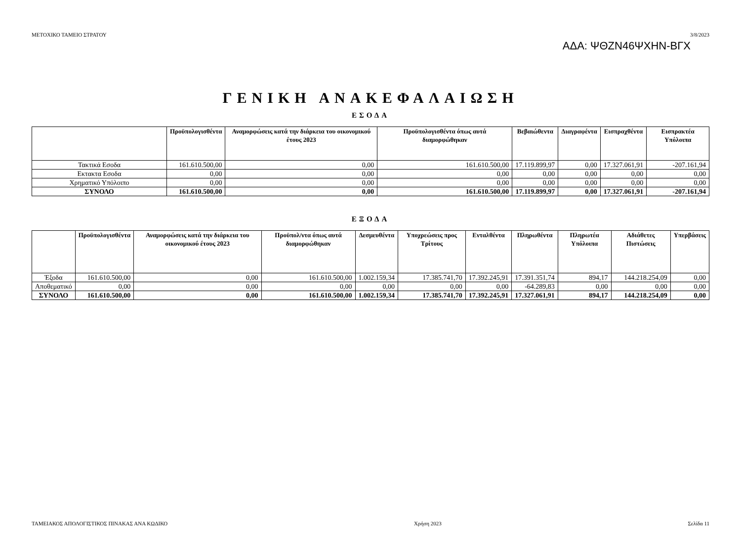ΑΔΑ: ΨΘΖΝ46ΨΧΗΝ-ΒΓΧ
ΜΕΤΟΧΙΚΟ ΤΑΜΕΙΟ ΣΤΡΑΤΟΥ 3/8/2023
ΓΕΝΙΚΗ ΑΝΑΚΕΦΑΛΑΙΩΣΗ
ΕΣΟΔΑ
| | Προϋπολογισθέντα | Αναμορφώσεις κατά την διάρκεια του οικονομικού έτους 2023 | Προϋπολογισθέντα όπως αυτά διαμορφώθηκαν | Βεβαιώθεντα | Διαγραφέντα | Εισπραχθέντα | Εισπρακτέα Υπόλοιπα |
| --- | --- | --- | --- | --- | --- | --- | --- |
| Τακτικά Εσοδα | 161.610.500,00 | 0,00 | 161.610.500,00 | 17.119.899,97 | 0,00 | 17.327.061,91 | -207.161,94 |
| Εκτακτα Εσοδα | 0,00 | 0,00 | 0,00 | 0,00 | 0,00 | 0,00 | 0,00 |
| Χρηματικό Υπόλοιπο | 0,00 | 0,00 | 0,00 | 0,00 | 0,00 | 0,00 | 0,00 |
| ΣΥΝΟΛΟ | 161.610.500,00 | 0,00 | 161.610.500,00 | 17.119.899,97 | 0,00 | 17.327.061,91 | -207.161,94 |
ΕΞΟΔΑ
| | Προϋπολογισθέντα | Αναμορφώσεις κατά την διάρκεια του οικονομικού έτους 2023 | Προϋπολ/ντα όπως αυτά διαμορφώθηκαν | Δεσμευθέντα | Υποχρεώσεις προς Τρίτους | Ενταλθέντα | Πληρωθέντα | Πληρωτέα Υπόλοιπα | Αδιάθετες Πιστώσεις | Υπερβάσεις |
| --- | --- | --- | --- | --- | --- | --- | --- | --- | --- | --- |
| Έξοδα | 161.610.500,00 | 0,00 | 161.610.500,00 | 1.002.159,34 | 17.385.741,70 | 17.392.245,91 | 17.391.351,74 | 894,17 | 144.218.254,09 | 0,00 |
| Αποθεματικό | 0,00 | 0,00 | 0,00 | 0,00 | 0,00 | 0,00 | -64.289,83 | 0,00 | 0,00 | 0,00 |
| ΣΥΝΟΛΟ | 161.610.500,00 | 0,00 | 161.610.500,00 | 1.002.159,34 | 17.385.741,70 | 17.392.245,91 | 17.327.061,91 | 894,17 | 144.218.254,09 | 0,00 |
ΤΑΜΕΙΑΚΟΣ ΑΠΟΛΟΓΙΣΤΙΚΟΣ ΠΙΝΑΚΑΣ ΑΝΑ ΚΩΔΙΚΟ Χρήση 2023 Σελίδα 11